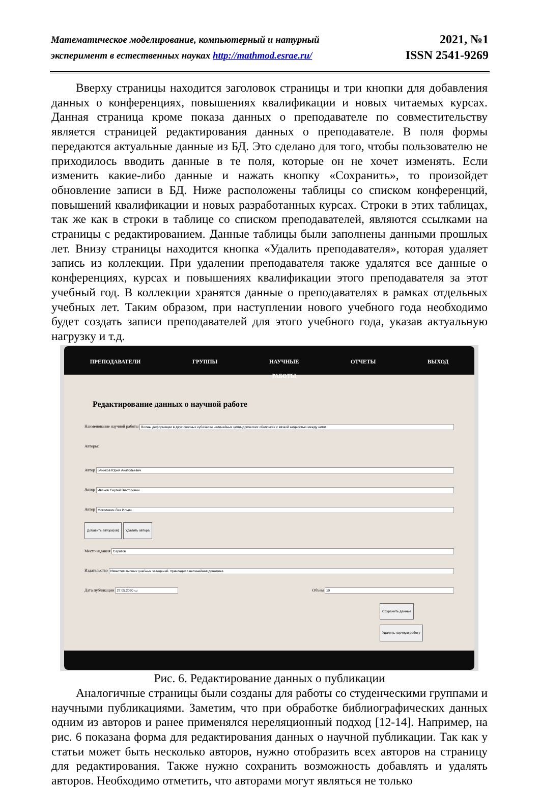Математическое моделирование, компьютерный и натурный
эксперимент в естественных науках http://mathmod.esrae.ru/
2021, №1
ISSN 2541-9269
Вверху страницы находится заголовок страницы и три кнопки для добавления данных о конференциях, повышениях квалификации и новых читаемых курсах. Данная страница кроме показа данных о преподавателе по совместительству является страницей редактирования данных о преподавателе. В поля формы передаются актуальные данные из БД. Это сделано для того, чтобы пользователю не приходилось вводить данные в те поля, которые он не хочет изменять. Если изменить какие-либо данные и нажать кнопку «Сохранить», то произойдет обновление записи в БД. Ниже расположены таблицы со списком конференций, повышений квалификации и новых разработанных курсах. Строки в этих таблицах, так же как в строки в таблице со списком преподавателей, являются ссылками на страницы с редактированием. Данные таблицы были заполнены данными прошлых лет. Внизу страницы находится кнопка «Удалить преподавателя», которая удаляет запись из коллекции. При удалении преподавателя также удалятся все данные о конференциях, курсах и повышениях квалификации этого преподавателя за этот учебный год. В коллекции хранятся данные о преподавателях в рамках отдельных учебных лет. Таким образом, при наступлении нового учебного года необходимо будет создать записи преподавателей для этого учебного года, указав актуальную нагрузку и т.д.
ПРЕПОДАВАТЕЛИ ГРУППЫ НАУЧНЫЕ
РАБОТЫ ОТЧЕТЫ ВЫХОД
Редактирование данных о научной работе
Наименование научной работы
Волны деформации в двух соосных кубически нелинейных цилиндрических оболочках с вязкой жидкостью между ними
Авторы:
Автор
Блинков Юрий Анатольевич
Автор
Иванов Сергей Викторович
Автор
Могилевич Лев Ильич
Добавить автора(ов) Удалить автора
Место издания
Саратов
Издательство
Известия высших учебных заведений. прикладная нелинейная динамика
Дата публикации
27.05.2020 ▭
Объем
19
Сохранить данные
Удалить научную работу
Рис. 6. Редактирование данных о публикации
Аналогичные страницы были созданы для работы со студенческими группами и научными публикациями. Заметим, что при обработке библиографических данных одним из авторов и ранее применялся нереляционный подход [12-14]. Например, на рис. 6 показана форма для редактирования данных о научной публикации. Так как у статьи может быть несколько авторов, нужно отобразить всех авторов на страницу для редактирования. Также нужно сохранить возможность добавлять и удалять авторов. Необходимо отметить, что авторами могут являться не только